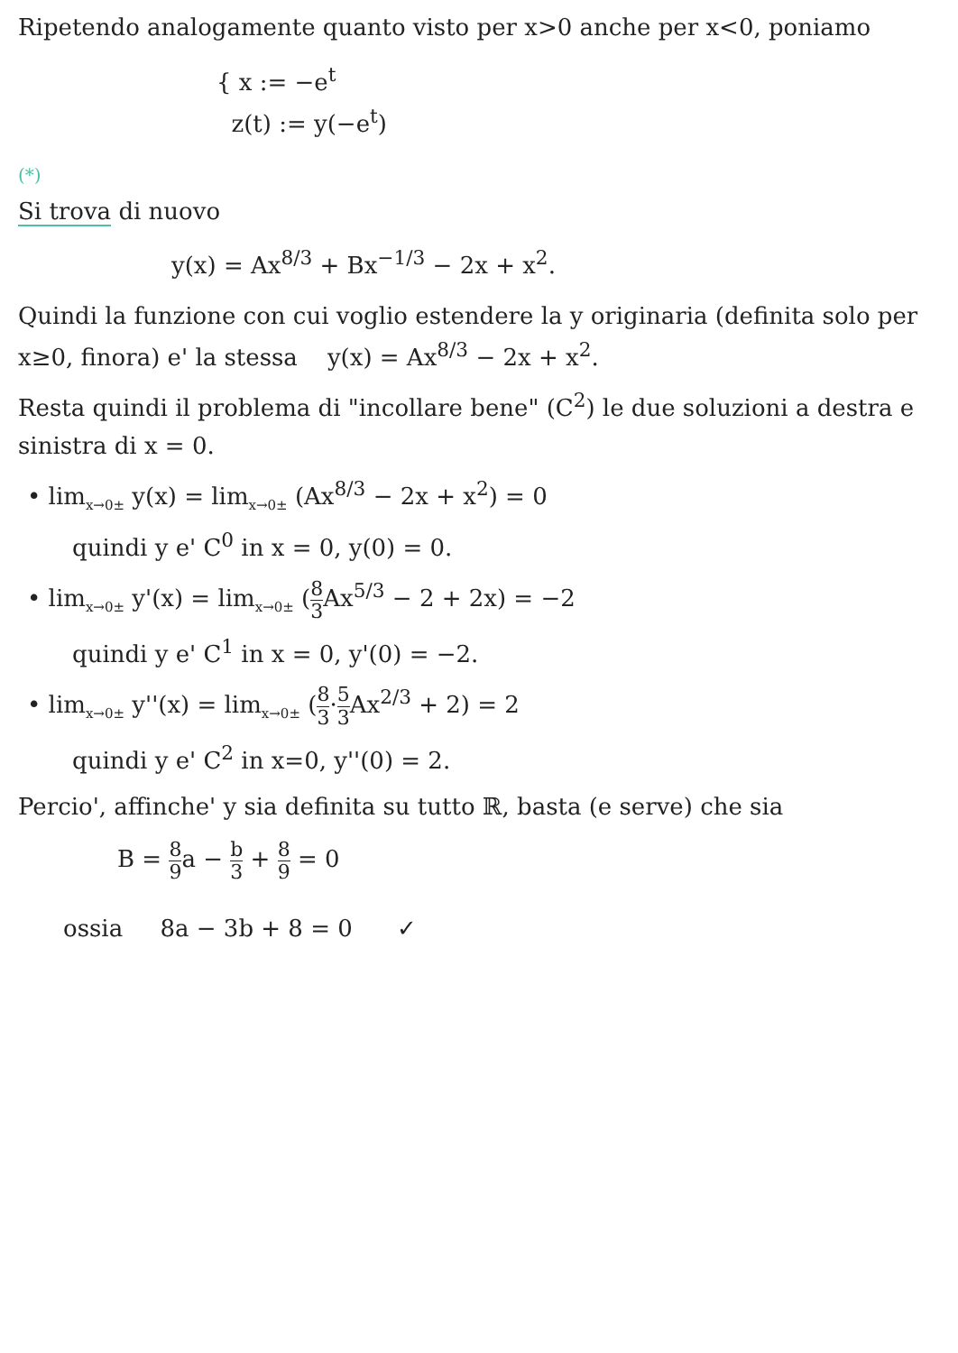Ripetendo analogamente quanto visto per x>0 anche per x<0, poniamo
{ x := −e<sup>t</sup>
z(t) := y(−e<sup>t</sup>)
(*)
Si trova di nuovo
y(x) = Ax<sup>8/3</sup> + Bx<sup>−1/3</sup> − 2x + x<sup>2</sup>.
Quindi la funzione con cui voglio estendere la y originaria (definita solo per x≥0, finora) e' la stessa y(x) = Ax<sup>8/3</sup> − 2x + x<sup>2</sup>.
Resta quindi il problema di "incollare bene" (C<sup>2</sup>) le due soluzioni a destra e sinistra di x = 0.
• lim<sub>x→0±</sub> y(x) = lim<sub>x→0±</sub> (Ax<sup>8/3</sup> − 2x + x<sup>2</sup>) = 0
quindi y e' C<sup>0</sup> in x = 0, y(0) = 0.
• lim<sub>x→0±</sub> y'(x) = lim<sub>x→0±</sub> (8 3 Ax<sup>5/3</sup> − 2 + 2x) = −2
quindi y e' C<sup>1</sup> in x = 0, y'(0) = −2.
• lim<sub>x→0±</sub> y''(x) = lim<sub>x→0±</sub> (8 3·5 3 Ax<sup>2/3</sup> + 2) = 2
quindi y e' C<sup>2</sup> in x=0, y''(0) = 2.
Percio', affinche' y sia definita su tutto ℝ, basta (e serve) che sia
B = 8 9a − b 3 + 8 9 = 0
ossia 8a − 3b + 8 = 0 ✓